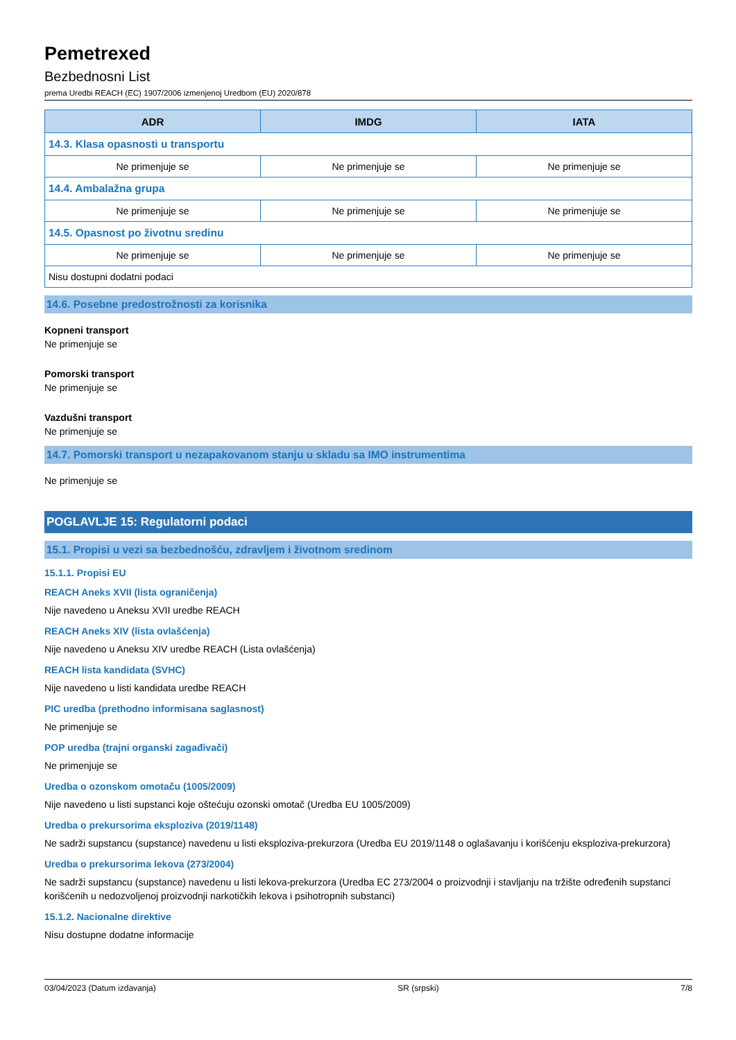Pemetrexed
Bezbednosni List
prema Uredbi REACH (EC) 1907/2006 izmenjenoj Uredbom (EU) 2020/878
| ADR | IMDG | IATA |
| --- | --- | --- |
| 14.3. Klasa opasnosti u transportu | | |
| Ne primenjuje se | Ne primenjuje se | Ne primenjuje se |
| 14.4. Ambalažna grupa | | |
| Ne primenjuje se | Ne primenjuje se | Ne primenjuje se |
| 14.5. Opasnost po životnu sredinu | | |
| Ne primenjuje se | Ne primenjuje se | Ne primenjuje se |
| Nisu dostupni dodatni podaci | | |
14.6. Posebne predostrožnosti za korisnika
Kopneni transport
Ne primenjuje se
Pomorski transport
Ne primenjuje se
Vazdušni transport
Ne primenjuje se
14.7. Pomorski transport u nezapakovanom stanju u skladu sa IMO instrumentima
Ne primenjuje se
POGLAVLJE 15: Regulatorni podaci
15.1. Propisi u vezi sa bezbednošću, zdravljem i životnom sredinom
15.1.1. Propisi EU
REACH Aneks XVII (lista ograničenja)
Nije navedeno u Aneksu XVII uredbe REACH
REACH Aneks XIV (lista ovlašćenja)
Nije navedeno u Aneksu XIV uredbe REACH (Lista ovlašćenja)
REACH lista kandidata (SVHC)
Nije navedeno u listi kandidata uredbe REACH
PIC uredba (prethodno informisana saglasnost)
Ne primenjuje se
POP uredba (trajni organski zagađivači)
Ne primenjuje se
Uredba o ozonskom omotaču (1005/2009)
Nije navedeno u listi supstanci koje oštećuju ozonski omotač (Uredba EU 1005/2009)
Uredba o prekursorima eksploziva (2019/1148)
Ne sadrži supstancu (supstance) navedenu u listi eksploziva-prekurzora (Uredba EU 2019/1148 o oglašavanju i korišćenju eksploziva-prekurzora)
Uredba o prekursorima lekova (273/2004)
Ne sadrži supstancu (supstance) navedenu u listi lekova-prekurzora (Uredba EC 273/2004 o proizvodnji i stavljanju na tržište određenih supstanci korišćenih u nedozvoljenoj proizvodnji narkotičkih lekova i psihotropnih substanci)
15.1.2. Nacionalne direktive
Nisu dostupne dodatne informacije
03/04/2023 (Datum izdavanja) SR (srpski) 7/8